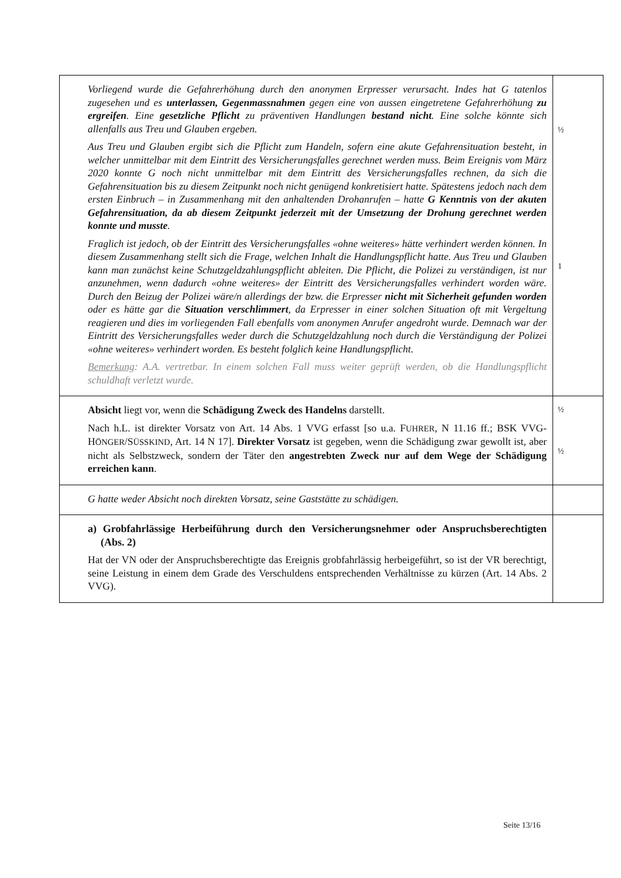| Vorliegend wurde die Gefahrerhöhung durch den anonymen Erpresser verursacht. Indes hat G tatenlos zugesehen und es unterlassen, Gegenmassnahmen gegen eine von aussen eingetretene Gefahrerhöhung zu ergreifen . Eine gesetzliche Pflicht zu präventiven Handlungen bestand nicht . Eine solche könnte sich allenfalls aus Treu und Glauben ergeben. Aus Treu und Glauben ergibt sich die Pflicht zum Handeln, sofern eine akute Gefahrensituation besteht, in welcher unmittelbar mit dem Eintritt des Versicherungsfalles gerechnet werden muss. Beim Ereignis vom März 2020 konnte G noch nicht unmittelbar mit dem Eintritt des Versicherungsfalles rechnen, da sich die Gefahrensituation bis zu diesem Zeitpunkt noch nicht genügend konkretisiert hatte. Spätestens jedoch nach dem ersten Einbruch – in Zusammenhang mit den anhaltenden Drohanrufen – hatte G Kenntnis von der akuten Gefahrensituation, da ab diesem Zeitpunkt jederzeit mit der Umsetzung der Drohung gerechnet werden konnte und musste . Fraglich ist jedoch, ob der Eintritt des Versicherungsfalles «ohne weiteres» hätte verhindert werden können. In diesem Zusammenhang stellt sich die Frage, welchen Inhalt die Handlungspflicht hatte. Aus Treu und Glauben kann man zunächst keine Schutzgeldzahlungspflicht ableiten. Die Pflicht, die Polizei zu verständigen, ist nur anzunehmen, wenn dadurch «ohne weiteres» der Eintritt des Versicherungsfalles verhindert worden wäre. Durch den Beizug der Polizei wäre/n allerdings der bzw. die Erpresser nicht mit Sicherheit gefunden worden oder es hätte gar die Situation verschlimmert , da Erpresser in einer solchen Situation oft mit Vergeltung reagieren und dies im vorliegenden Fall ebenfalls vom anonymen Anrufer angedroht wurde. Demnach war der Eintritt des Versicherungsfalles weder durch die Schutzgeldzahlung noch durch die Verständigung der Polizei «ohne weiteres» verhindert worden. Es besteht folglich keine Handlungspflicht. Bemerkung : A.A. vertretbar. In einem solchen Fall muss weiter geprüft werden, ob die Handlungspflicht schuldhaft verletzt wurde. | ½ 1 |
| Absicht liegt vor, wenn die Schädigung Zweck des Handelns darstellt. Nach h.L. ist direkter Vorsatz von Art. 14 Abs. 1 VVG erfasst [so u.a. F UHRER , N 11.16 ff.; BSK VVG-H ÖNGER /S ÜSSKIND , Art. 14 N 17]. Direkter Vorsatz ist gegeben, wenn die Schädigung zwar gewollt ist, aber nicht als Selbstzweck, sondern der Täter den angestrebten Zweck nur auf dem Wege der Schädigung erreichen kann . | ½ ½ |
| G hatte weder Absicht noch direkten Vorsatz, seine Gaststätte zu schädigen. | |
| a) Grobfahrlässige Herbeiführung durch den Versicherungsnehmer oder Anspruchsberechtigten (Abs. 2) Hat der VN oder der Anspruchsberechtigte das Ereignis grobfahrlässig herbeigeführt, so ist der VR berechtigt, seine Leistung in einem dem Grade des Verschuldens entsprechenden Verhältnisse zu kürzen (Art. 14 Abs. 2 VVG). | |
Seite 13/16